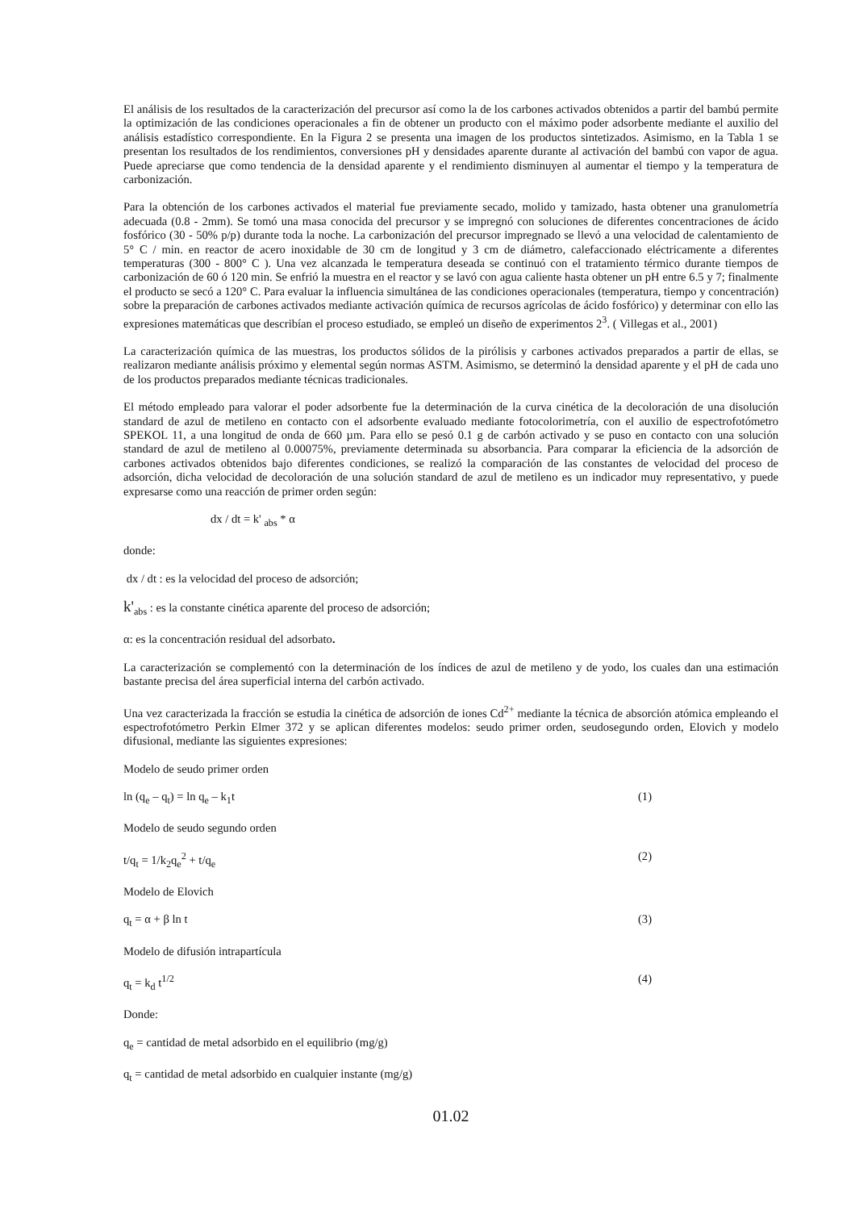El análisis de los resultados de la caracterización del precursor así como la de los carbones activados obtenidos a partir del bambú permite la optimización de las condiciones operacionales a fin de obtener un producto con el máximo poder adsorbente mediante el auxilio del análisis estadístico correspondiente. En la Figura 2 se presenta una imagen de los productos sintetizados. Asimismo, en la Tabla 1 se presentan los resultados de los rendimientos, conversiones pH y densidades aparente durante al activación del bambú con vapor de agua. Puede apreciarse que como tendencia de la densidad aparente y el rendimiento disminuyen al aumentar el tiempo y la temperatura de carbonización.
Para la obtención de los carbones activados el material fue previamente secado, molido y tamizado, hasta obtener una granulometría adecuada (0.8 - 2mm). Se tomó una masa conocida del precursor y se impregnó con soluciones de diferentes concentraciones de ácido fosfórico (30 - 50% p/p) durante toda la noche. La carbonización del precursor impregnado se llevó a una velocidad de calentamiento de 5° C / min. en reactor de acero inoxidable de 30 cm de longitud y 3 cm de diámetro, calefaccionado eléctricamente a diferentes temperaturas (300 - 800° C ). Una vez alcanzada le temperatura deseada se continuó con el tratamiento térmico durante tiempos de carbonización de 60 ó 120 min. Se enfrió la muestra en el reactor y se lavó con agua caliente hasta obtener un pH entre 6.5 y 7; finalmente el producto se secó a 120° C. Para evaluar la influencia simultánea de las condiciones operacionales (temperatura, tiempo y concentración) sobre la preparación de carbones activados mediante activación química de recursos agrícolas de ácido fosfórico) y determinar con ello las expresiones matemáticas que describían el proceso estudiado, se empleó un diseño de experimentos 2<sup>3</sup>. ( Villegas et al., 2001)
La caracterización química de las muestras, los productos sólidos de la pirólisis y carbones activados preparados a partir de ellas, se realizaron mediante análisis próximo y elemental según normas ASTM. Asimismo, se determinó la densidad aparente y el pH de cada uno de los productos preparados mediante técnicas tradicionales.
El método empleado para valorar el poder adsorbente fue la determinación de la curva cinética de la decoloración de una disolución standard de azul de metileno en contacto con el adsorbente evaluado mediante fotocolorimetría, con el auxilio de espectrofotómetro SPEKOL 11, a una longitud de onda de 660 µm. Para ello se pesó 0.1 g de carbón activado y se puso en contacto con una solución standard de azul de metileno al 0.00075%, previamente determinada su absorbancia. Para comparar la eficiencia de la adsorción de carbones activados obtenidos bajo diferentes condiciones, se realizó la comparación de las constantes de velocidad del proceso de adsorción, dicha velocidad de decoloración de una solución standard de azul de metileno es un indicador muy representativo, y puede expresarse como una reacción de primer orden según:
dx / dt = k' <sub>abs</sub> * α
donde:
dx / dt : es la velocidad del proceso de adsorción;
k'<sub>abs</sub> : es la constante cinética aparente del proceso de adsorción;
α: es la concentración residual del adsorbato.
La caracterización se complementó con la determinación de los índices de azul de metileno y de yodo, los cuales dan una estimación bastante precisa del área superficial interna del carbón activado.
Una vez caracterizada la fracción se estudia la cinética de adsorción de iones Cd<sup>2+</sup> mediante la técnica de absorción atómica empleando el espectrofotómetro Perkin Elmer 372 y se aplican diferentes modelos: seudo primer orden, seudosegundo orden, Elovich y modelo difusional, mediante las siguientes expresiones:
Modelo de seudo primer orden
ln (q<sub>e</sub> – q<sub>t</sub>) = ln q<sub>e</sub> – k<sub>1</sub>t (1)
Modelo de seudo segundo orden
t/q<sub>t</sub> = 1/k<sub>2</sub>q<sub>e</sub><sup>2</sup> + t/q<sub>e</sub> (2)
Modelo de Elovich
q<sub>t</sub> = α + β ln t (3)
Modelo de difusión intrapartícula
q<sub>t</sub> = k<sub>d</sub> t<sup>1/2</sup> (4)
Donde:
q<sub>e</sub> = cantidad de metal adsorbido en el equilibrio (mg/g)
q<sub>t</sub> = cantidad de metal adsorbido en cualquier instante (mg/g)
01.02